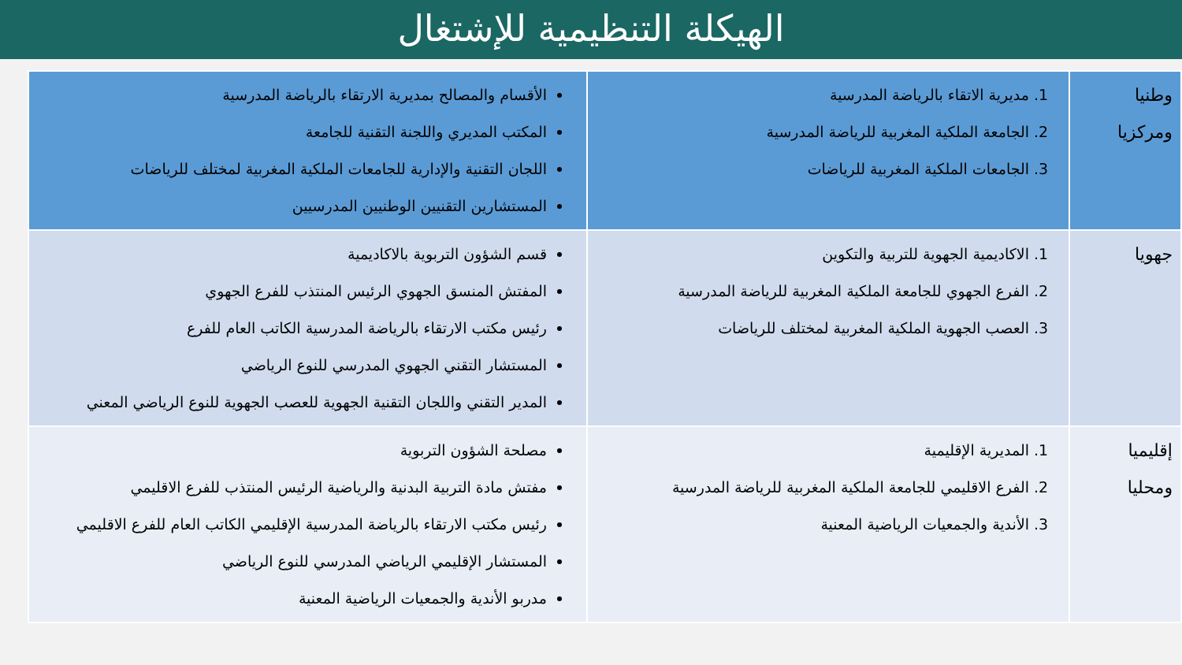الهيكلة التنظيمية للإشتغال
| وطنيا ومركزيا | 1. مديرية الاتقاء بالرياضة المدرسية 2. الجامعة الملكية المغربية للرياضة المدرسية 3. الجامعات الملكية المغربية للرياضات | الأقسام والمصالح بمديرية الارتقاء بالرياضة المدرسية المكتب المديري واللجنة التقنية للجامعة اللجان التقنية والإدارية للجامعات الملكية المغربية لمختلف للرياضات المستشارين التقنيين الوطنيين المدرسيين |
| جهويا | 1. الاكاديمية الجهوية للتربية والتكوين 2. الفرع الجهوي للجامعة الملكية المغربية للرياضة المدرسية 3. العصب الجهوية الملكية المغربية لمختلف للرياضات | قسم الشؤون التربوية بالاكاديمية المفتش المنسق الجهوي الرئيس المنتذب للفرع الجهوي رئيس مكتب الارتقاء بالرياضة المدرسية الكاتب العام للفرع المستشار التقني الجهوي المدرسي للنوع الرياضي المدير التقني واللجان التقنية الجهوية للعصب الجهوية للنوع الرياضي المعني |
| إقليميا ومحليا | 1. المديرية الإقليمية 2. الفرع الاقليمي للجامعة الملكية المغربية للرياضة المدرسية 3. الأندية والجمعيات الرياضية المعنية | مصلحة الشؤون التربوية مفتش مادة التربية البدنية والرياضية الرئيس المنتذب للفرع الاقليمي رئيس مكتب الارتقاء بالرياضة المدرسية الإقليمي الكاتب العام للفرع الاقليمي المستشار الإقليمي الرياضي المدرسي للنوع الرياضي مدربو الأندية والجمعيات الرياضية المعنية |